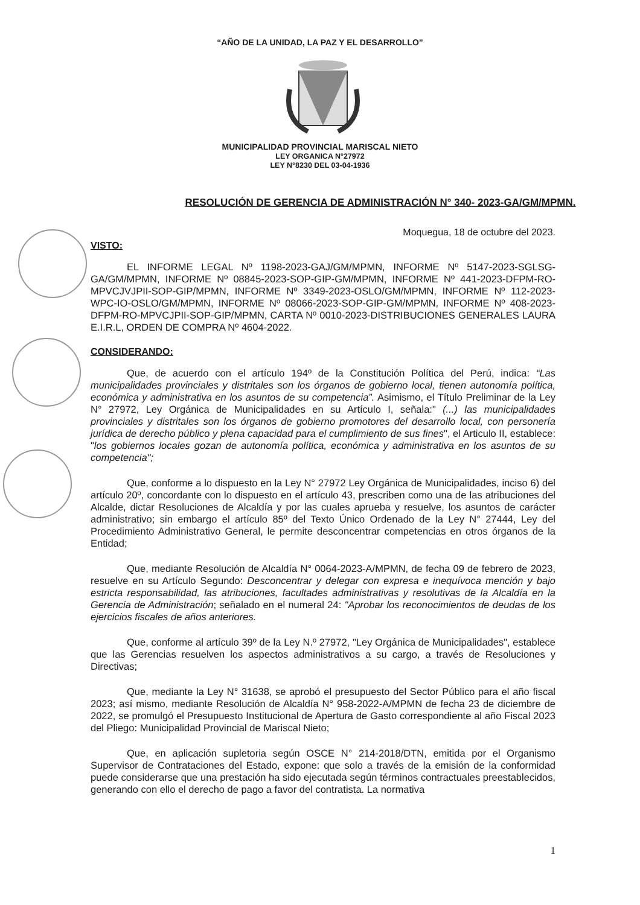“AÑO DE LA UNIDAD, LA PAZ Y EL DESARROLLO”
MUNICIPALIDAD PROVINCIAL MARISCAL NIETO
LEY ORGANICA N°27972
LEY N°8230 DEL 03-04-1936
RESOLUCIÓN DE GERENCIA DE ADMINISTRACIÓN N° 340- 2023-GA/GM/MPMN.
Moquegua, 18 de octubre del 2023.
VISTO:
EL INFORME LEGAL Nº 1198-2023-GAJ/GM/MPMN, INFORME Nº 5147-2023-SGLSG-GA/GM/MPMN, INFORME Nº 08845-2023-SOP-GIP-GM/MPMN, INFORME Nº 441-2023-DFPM-RO-MPVCJVJPII-SOP-GIP/MPMN, INFORME Nº 3349-2023-OSLO/GM/MPMN, INFORME Nº 112-2023-WPC-IO-OSLO/GM/MPMN, INFORME Nº 08066-2023-SOP-GIP-GM/MPMN, INFORME Nº 408-2023-DFPM-RO-MPVCJPII-SOP-GIP/MPMN, CARTA Nº 0010-2023-DISTRIBUCIONES GENERALES LAURA E.I.R.L, ORDEN DE COMPRA Nº 4604-2022.
CONSIDERANDO:
Que, de acuerdo con el artículo 194º de la Constitución Política del Perú, indica: “Las municipalidades provinciales y distritales son los órganos de gobierno local, tienen autonomía política, económica y administrativa en los asuntos de su competencia”. Asimismo, el Título Preliminar de la Ley N° 27972, Ley Orgánica de Municipalidades en su Artículo I, señala:" (...) las municipalidades provinciales y distritales son los órganos de gobierno promotores del desarrollo local, con personería jurídica de derecho público y plena capacidad para el cumplimiento de sus fines", el Articulo II, establece: "los gobiernos locales gozan de autonomía política, económica y administrativa en los asuntos de su competencia";
Que, conforme a lo dispuesto en la Ley N° 27972 Ley Orgánica de Municipalidades, inciso 6) del artículo 20º, concordante con lo dispuesto en el artículo 43, prescriben como una de las atribuciones del Alcalde, dictar Resoluciones de Alcaldía y por las cuales aprueba y resuelve, los asuntos de carácter administrativo; sin embargo el artículo 85º del Texto Único Ordenado de la Ley N° 27444, Ley del Procedimiento Administrativo General, le permite desconcentrar competencias en otros órganos de la Entidad;
Que, mediante Resolución de Alcaldía N° 0064-2023-A/MPMN, de fecha 09 de febrero de 2023, resuelve en su Artículo Segundo: Desconcentrar y delegar con expresa e inequívoca mención y bajo estricta responsabilidad, las atribuciones, facultades administrativas y resolutivas de la Alcaldía en la Gerencia de Administración; señalado en el numeral 24: "Aprobar los reconocimientos de deudas de los ejercicios fiscales de años anteriores.
Que, conforme al artículo 39º de la Ley N.º 27972, "Ley Orgánica de Municipalidades", establece que las Gerencias resuelven los aspectos administrativos a su cargo, a través de Resoluciones y Directivas;
Que, mediante la Ley N° 31638, se aprobó el presupuesto del Sector Público para el año fiscal 2023; así mismo, mediante Resolución de Alcaldía N° 958-2022-A/MPMN de fecha 23 de diciembre de 2022, se promulgó el Presupuesto Institucional de Apertura de Gasto correspondiente al año Fiscal 2023 del Pliego: Municipalidad Provincial de Mariscal Nieto;
Que, en aplicación supletoria según OSCE N° 214-2018/DTN, emitida por el Organismo Supervisor de Contrataciones del Estado, expone: que solo a través de la emisión de la conformidad puede considerarse que una prestación ha sido ejecutada según términos contractuales preestablecidos, generando con ello el derecho de pago a favor del contratista. La normativa
1